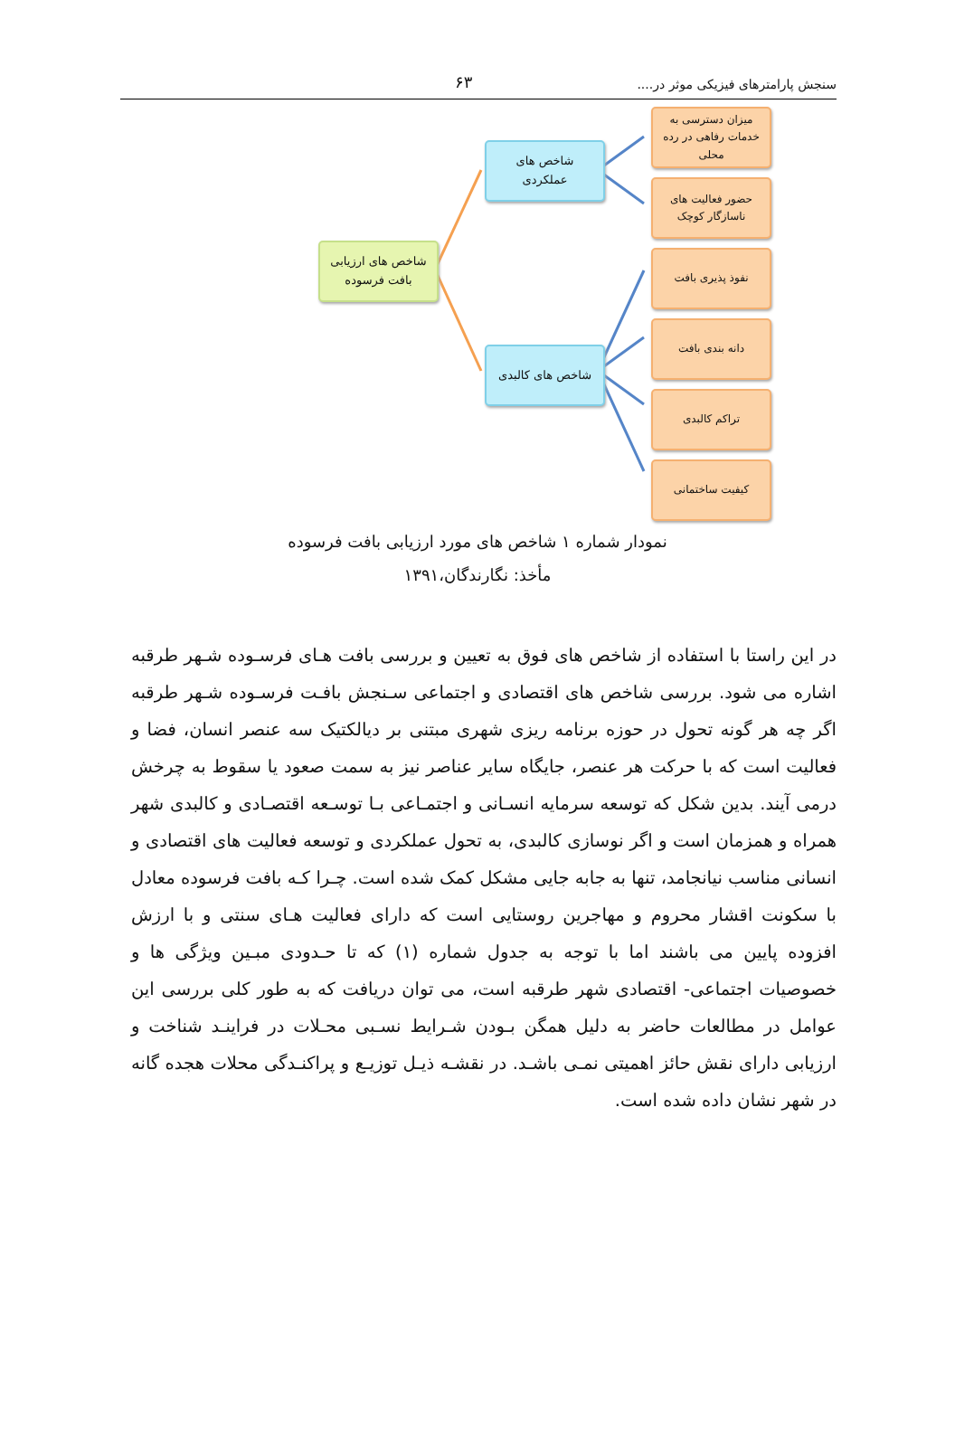سنجش پارامترهای فیزیکی موثر در.... ۶۳
شاخص های ارزیابی
بافت فرسوده
شاخص های
عملکردی
شاخص های کالبدی
میزان دسترسی به
خدمات رفاهی در رده
محلی
حضور فعالیت های
ناسازگار کوچک
نفوذ پذیری بافت
دانه بندی بافت
تراکم کالبدی
کیفیت ساختمانی
نمودار شماره ۱ شاخص های مورد ارزیابی بافت فرسوده
مأخذ: نگارندگان،۱۳۹۱
در این راستا با استفاده از شاخص های فوق به تعیین و بررسی بافت هـای فرسـوده شـهر طرقبه اشاره می شود. بررسی شاخص های اقتصادی و اجتماعی سـنجش بافـت فرسـوده شـهر طرقبه اگر چه هر گونه تحول در حوزه برنامه ریزی شهری مبتنی بر دیالکتیک سه عنصر انسان، فضا و فعالیت است که با حرکت هر عنصر، جایگاه سایر عناصر نیز به سمت صعود یا سقوط به چرخش درمی آیند. بدین شکل که توسعه سرمایه انسـانی و اجتمـاعی بـا توسـعه اقتصـادی و کالبدی شهر همراه و همزمان است و اگر نوسازی کالبدی، به تحول عملکردی و توسعه فعالیت های اقتصادی و انسانی مناسب نیانجامد، تنها به جابه جایی مشکل کمک شده است. چـرا کـه بافت فرسوده معادل با سکونت اقشار محروم و مهاجرین روستایی است که دارای فعالیت هـای سنتی و با ارزش افزوده پایین می باشند اما با توجه به جدول شماره (۱) که تا حـدودی مبـین ویژگی ها و خصوصیات اجتماعی- اقتصادی شهر طرقبه است، می توان دریافت که به طور کلی بررسی این عوامل در مطالعات حاضر به دلیل همگن بـودن شـرایط نسـبی محـلات در فراینـد شناخت و ارزیابی دارای نقش حائز اهمیتی نمـی باشـد. در نقشـه ذیـل توزیـع و پراکنـدگی محلات هجده گانه در شهر نشان داده شده است.